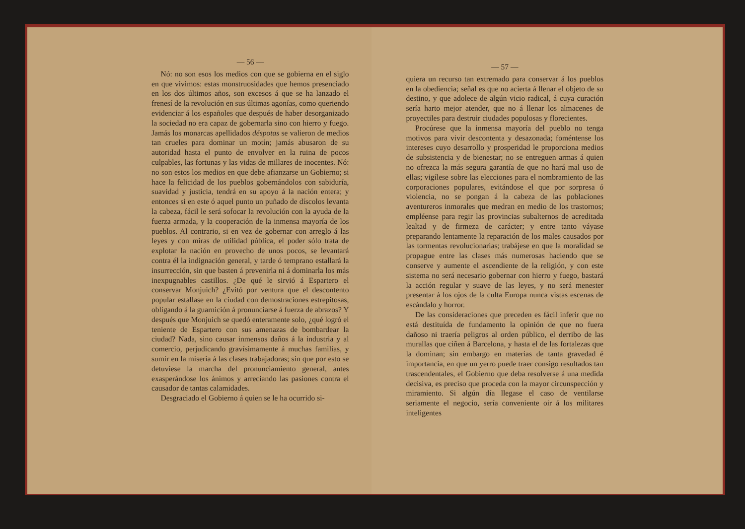— 56 —
Nó: no son esos los medios con que se gobierna en el siglo en que vivimos: estas monstruosidades que hemos presenciado en los dos últimos años, son excesos á que se ha lanzado el frenesí de la revolución en sus últimas agonías, como queriendo evidenciar á los españoles que después de haber desorganizado la sociedad no era capaz de gobernarla sino con hierro y fuego. Jamás los monarcas apellidados déspotas se valieron de medios tan crueles para dominar un motín; jamás abusaron de su autoridad hasta el punto de envolver en la ruina de pocos culpables, las fortunas y las vidas de millares de inocentes. Nó: no son estos los medios en que debe afianzarse un Gobierno; si hace la felicidad de los pueblos gobernándolos con sabiduría, suavidad y justicia, tendrá en su apoyo á la nación entera; y entonces si en este ó aquel punto un puñado de díscolos levanta la cabeza, fácil le será sofocar la revolución con la ayuda de la fuerza armada, y la cooperación de la inmensa mayoría de los pueblos. Al contrario, si en vez de gobernar con arreglo á las leyes y con miras de utilidad pública, el poder sólo trata de explotar la nación en provecho de unos pocos, se levantará contra él la indignación general, y tarde ó temprano estallará la insurrección, sin que basten á prevenirla ni á dominarla los más inexpugnables castillos. ¿De qué le sirvió á Espartero el conservar Monjuich? ¿Evitó por ventura que el descontento popular estallase en la ciudad con demostraciones estrepitosas, obligando á la guarnición á pronunciarse á fuerza de abrazos? Y después que Monjuich se quedó enteramente solo, ¿qué logró el teniente de Espartero con sus amenazas de bombardear la ciudad? Nada, sino causar inmensos daños á la industria y al comercio, perjudicando gravísimamente á muchas familias, y sumir en la miseria á las clases trabajadoras; sin que por esto se detuviese la marcha del pronunciamiento general, antes exasperándose los ánimos y arreciando las pasiones contra el causador de tantas calamidades.
Desgraciado el Gobierno á quien se le ha ocurrido si-
— 57 —
quiera un recurso tan extremado para conservar á los pueblos en la obediencia; señal es que no acierta á llenar el objeto de su destino, y que adolece de algún vicio radical, á cuya curación sería harto mejor atender, que no á llenar los almacenes de proyectiles para destruir ciudades populosas y florecientes.
Procúrese que la inmensa mayoría del pueblo no tenga motivos para vivir descontenta y desazonada; foméntense los intereses cuyo desarrollo y prosperidad le proporciona medios de subsistencia y de bienestar; no se entreguen armas á quien no ofrezca la más segura garantía de que no hará mal uso de ellas; vigílese sobre las elecciones para el nombramiento de las corporaciones populares, evitándose el que por sorpresa ó violencia, no se pongan á la cabeza de las poblaciones aventureros inmorales que medran en medio de los trastornos; empléense para regir las provincias subalternos de acreditada lealtad y de firmeza de carácter; y entre tanto váyase preparando lentamente la reparación de los males causados por las tormentas revolucionarias; trabájese en que la moralidad se propague entre las clases más numerosas haciendo que se conserve y aumente el ascendiente de la religión, y con este sistema no será necesario gobernar con hierro y fuego, bastará la acción regular y suave de las leyes, y no será menester presentar á los ojos de la culta Europa nunca vistas escenas de escándalo y horror.
De las consideraciones que preceden es fácil inferir que no está destituída de fundamento la opinión de que no fuera dañoso ni traería peligros al orden público, el derribo de las murallas que ciñen á Barcelona, y hasta el de las fortalezas que la dominan; sin embargo en materias de tanta gravedad é importancia, en que un yerro puede traer consigo resultados tan trascendentales, el Gobierno que deba resolverse á una medida decisiva, es preciso que proceda con la mayor circunspección y miramiento. Si algún día llegase el caso de ventilarse seriamente el negocio, sería conveniente oir á los militares inteligentes